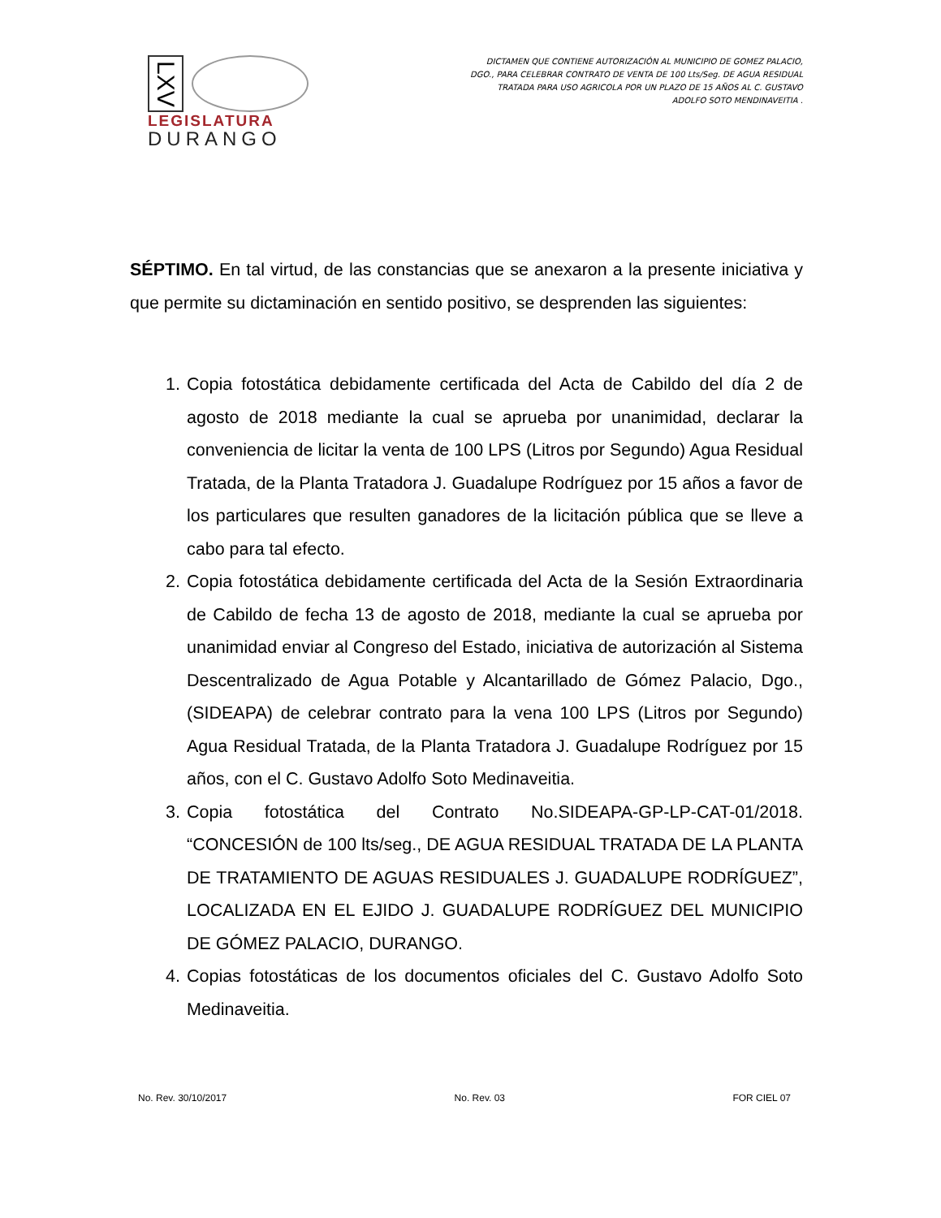LXV
LEGISLATURA
DURANGO
DICTAMEN QUE CONTIENE AUTORIZACIÓN AL MUNICIPIO DE GOMEZ PALACIO, DGO., PARA CELEBRAR CONTRATO DE VENTA DE 100 Lts/Seg. DE AGUA RESIDUAL TRATADA PARA USO AGRICOLA POR UN PLAZO DE 15 AÑOS AL C. GUSTAVO ADOLFO SOTO MENDINAVEITIA .
SÉPTIMO. En tal virtud, de las constancias que se anexaron a la presente iniciativa y que permite su dictaminación en sentido positivo, se desprenden las siguientes:
1. Copia fotostática debidamente certificada del Acta de Cabildo del día 2 de agosto de 2018 mediante la cual se aprueba por unanimidad, declarar la conveniencia de licitar la venta de 100 LPS (Litros por Segundo) Agua Residual Tratada, de la Planta Tratadora J. Guadalupe Rodríguez por 15 años a favor de los particulares que resulten ganadores de la licitación pública que se lleve a cabo para tal efecto.
2. Copia fotostática debidamente certificada del Acta de la Sesión Extraordinaria de Cabildo de fecha 13 de agosto de 2018, mediante la cual se aprueba por unanimidad enviar al Congreso del Estado, iniciativa de autorización al Sistema Descentralizado de Agua Potable y Alcantarillado de Gómez Palacio, Dgo., (SIDEAPA) de celebrar contrato para la vena 100 LPS (Litros por Segundo) Agua Residual Tratada, de la Planta Tratadora J. Guadalupe Rodríguez por 15 años, con el C. Gustavo Adolfo Soto Medinaveitia.
3. Copia fotostática del Contrato No.SIDEAPA-GP-LP-CAT-01/2018. “CONCESIÓN de 100 lts/seg., DE AGUA RESIDUAL TRATADA DE LA PLANTA DE TRATAMIENTO DE AGUAS RESIDUALES J. GUADALUPE RODRÍGUEZ”, LOCALIZADA EN EL EJIDO J. GUADALUPE RODRÍGUEZ DEL MUNICIPIO DE GÓMEZ PALACIO, DURANGO.
4. Copias fotostáticas de los documentos oficiales del C. Gustavo Adolfo Soto Medinaveitia.
No. Rev. 30/10/2017 No. Rev. 03 FOR CIEL 07